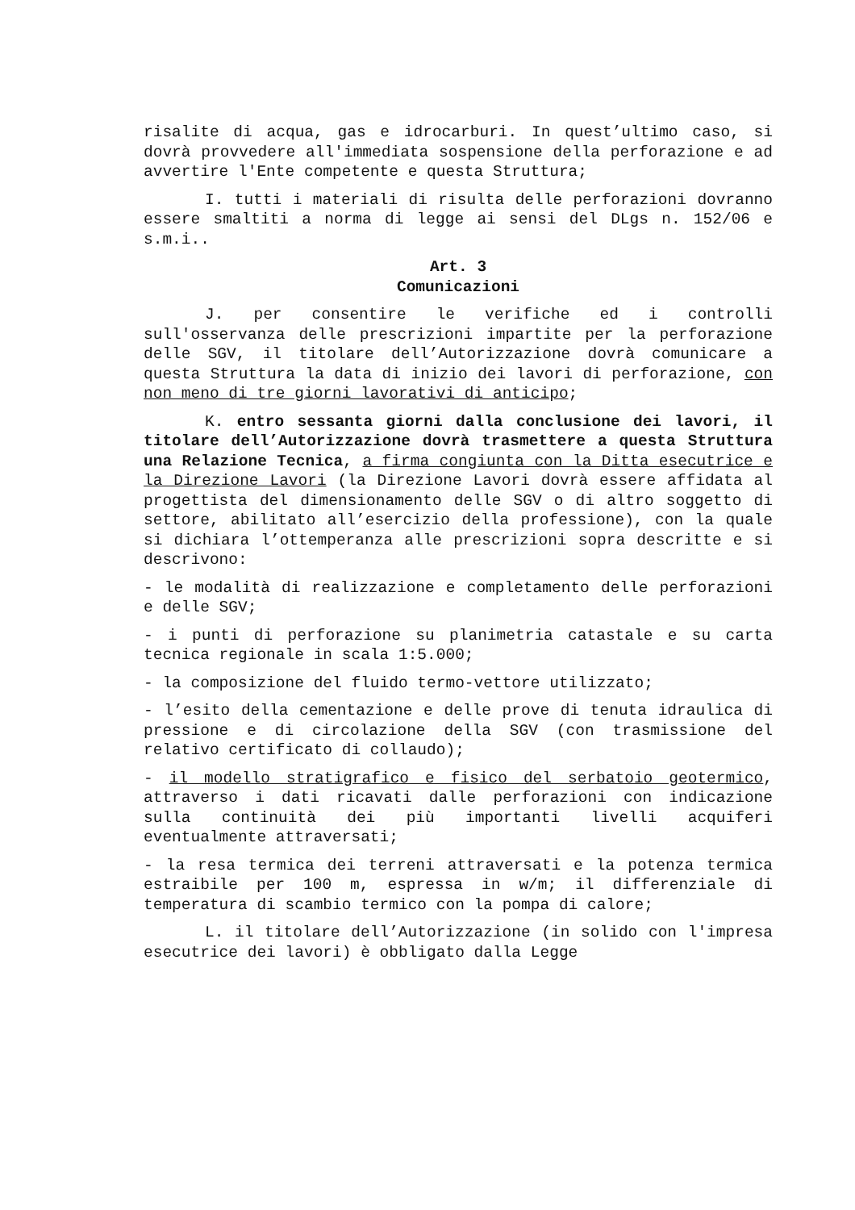risalite di acqua, gas e idrocarburi. In quest’ultimo caso, si dovrà provvedere all'immediata sospensione della perforazione e ad avvertire l'Ente competente e questa Struttura;
I. tutti i materiali di risulta delle perforazioni dovranno essere smaltiti a norma di legge ai sensi del DLgs n. 152/06 e s.m.i..
Art. 3
Comunicazioni
J. per consentire le verifiche ed i controlli sull'osservanza delle prescrizioni impartite per la perforazione delle SGV, il titolare dell’Autorizzazione dovrà comunicare a questa Struttura la data di inizio dei lavori di perforazione, con non meno di tre giorni lavorativi di anticipo;
K. entro sessanta giorni dalla conclusione dei lavori, il titolare dell’Autorizzazione dovrà trasmettere a questa Struttura una Relazione Tecnica, a firma congiunta con la Ditta esecutrice e la Direzione Lavori (la Direzione Lavori dovrà essere affidata al progettista del dimensionamento delle SGV o di altro soggetto di settore, abilitato all’esercizio della professione), con la quale si dichiara l’ottemperanza alle prescrizioni sopra descritte e si descrivono:
- le modalità di realizzazione e completamento delle perforazioni e delle SGV;
- i punti di perforazione su planimetria catastale e su carta tecnica regionale in scala 1:5.000;
- la composizione del fluido termo-vettore utilizzato;
- l’esito della cementazione e delle prove di tenuta idraulica di pressione e di circolazione della SGV (con trasmissione del relativo certificato di collaudo);
- il modello stratigrafico e fisico del serbatoio geotermico, attraverso i dati ricavati dalle perforazioni con indicazione sulla continuità dei più importanti livelli acquiferi eventualmente attraversati;
- la resa termica dei terreni attraversati e la potenza termica estraibile per 100 m, espressa in w/m; il differenziale di temperatura di scambio termico con la pompa di calore;
L. il titolare dell’Autorizzazione (in solido con l'impresa esecutrice dei lavori) è obbligato dalla Legge